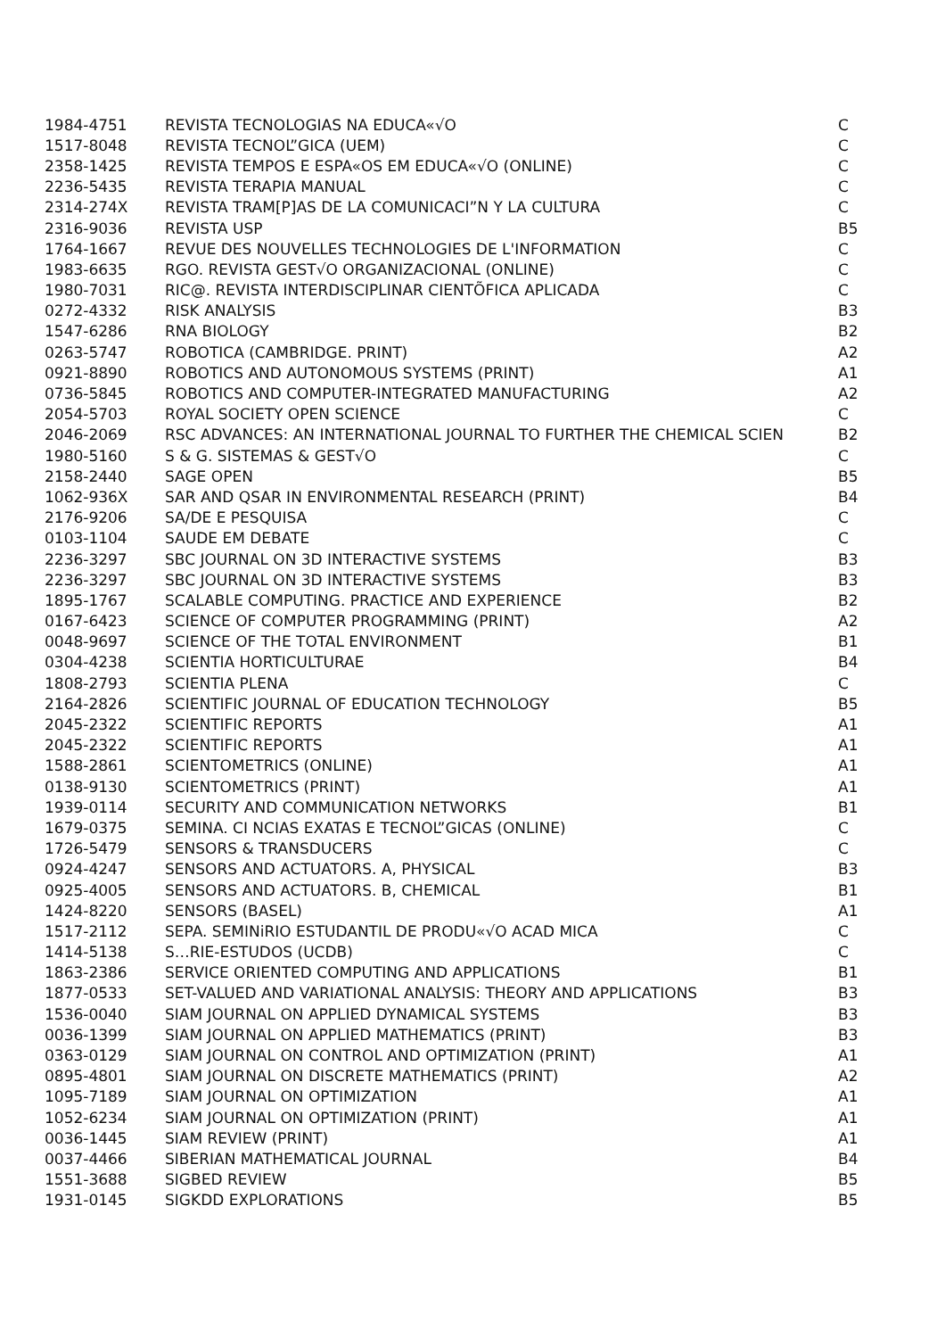| 1984-4751 | REVISTA TECNOLOGIAS NA EDUCA«√O | C |
| 1517-8048 | REVISTA TECNOL”GICA (UEM) | C |
| 2358-1425 | REVISTA TEMPOS E ESPA«OS EM EDUCA«√O (ONLINE) | C |
| 2236-5435 | REVISTA TERAPIA MANUAL | C |
| 2314-274X | REVISTA TRAM[P]AS DE LA COMUNICACI”N Y LA CULTURA | C |
| 2316-9036 | REVISTA USP | B5 |
| 1764-1667 | REVUE DES NOUVELLES TECHNOLOGIES DE L'INFORMATION | C |
| 1983-6635 | RGO. REVISTA GEST√O ORGANIZACIONAL (ONLINE) | C |
| 1980-7031 | RIC@. REVISTA INTERDISCIPLINAR CIENTÕFICA APLICADA | C |
| 0272-4332 | RISK ANALYSIS | B3 |
| 1547-6286 | RNA BIOLOGY | B2 |
| 0263-5747 | ROBOTICA (CAMBRIDGE. PRINT) | A2 |
| 0921-8890 | ROBOTICS AND AUTONOMOUS SYSTEMS (PRINT) | A1 |
| 0736-5845 | ROBOTICS AND COMPUTER-INTEGRATED MANUFACTURING | A2 |
| 2054-5703 | ROYAL SOCIETY OPEN SCIENCE | C |
| 2046-2069 | RSC ADVANCES: AN INTERNATIONAL JOURNAL TO FURTHER THE CHEMICAL SCIEN | B2 |
| 1980-5160 | S & G. SISTEMAS & GEST√O | C |
| 2158-2440 | SAGE OPEN | B5 |
| 1062-936X | SAR AND QSAR IN ENVIRONMENTAL RESEARCH (PRINT) | B4 |
| 2176-9206 | SA/DE E PESQUISA | C |
| 0103-1104 | SAUDE EM DEBATE | C |
| 2236-3297 | SBC JOURNAL ON 3D INTERACTIVE SYSTEMS | B3 |
| 2236-3297 | SBC JOURNAL ON 3D INTERACTIVE SYSTEMS | B3 |
| 1895-1767 | SCALABLE COMPUTING. PRACTICE AND EXPERIENCE | B2 |
| 0167-6423 | SCIENCE OF COMPUTER PROGRAMMING (PRINT) | A2 |
| 0048-9697 | SCIENCE OF THE TOTAL ENVIRONMENT | B1 |
| 0304-4238 | SCIENTIA HORTICULTURAE | B4 |
| 1808-2793 | SCIENTIA PLENA | C |
| 2164-2826 | SCIENTIFIC JOURNAL OF EDUCATION TECHNOLOGY | B5 |
| 2045-2322 | SCIENTIFIC REPORTS | A1 |
| 2045-2322 | SCIENTIFIC REPORTS | A1 |
| 1588-2861 | SCIENTOMETRICS (ONLINE) | A1 |
| 0138-9130 | SCIENTOMETRICS (PRINT) | A1 |
| 1939-0114 | SECURITY AND COMMUNICATION NETWORKS | B1 |
| 1679-0375 | SEMINA. CI NCIAS EXATAS E TECNOL”GICAS (ONLINE) | C |
| 1726-5479 | SENSORS & TRANSDUCERS | C |
| 0924-4247 | SENSORS AND ACTUATORS. A, PHYSICAL | B3 |
| 0925-4005 | SENSORS AND ACTUATORS. B, CHEMICAL | B1 |
| 1424-8220 | SENSORS (BASEL) | A1 |
| 1517-2112 | SEPA. SEMINiRIO ESTUDANTIL DE PRODU«√O ACAD MICA | C |
| 1414-5138 | S…RIE-ESTUDOS (UCDB) | C |
| 1863-2386 | SERVICE ORIENTED COMPUTING AND APPLICATIONS | B1 |
| 1877-0533 | SET-VALUED AND VARIATIONAL ANALYSIS: THEORY AND APPLICATIONS | B3 |
| 1536-0040 | SIAM JOURNAL ON APPLIED DYNAMICAL SYSTEMS | B3 |
| 0036-1399 | SIAM JOURNAL ON APPLIED MATHEMATICS (PRINT) | B3 |
| 0363-0129 | SIAM JOURNAL ON CONTROL AND OPTIMIZATION (PRINT) | A1 |
| 0895-4801 | SIAM JOURNAL ON DISCRETE MATHEMATICS (PRINT) | A2 |
| 1095-7189 | SIAM JOURNAL ON OPTIMIZATION | A1 |
| 1052-6234 | SIAM JOURNAL ON OPTIMIZATION (PRINT) | A1 |
| 0036-1445 | SIAM REVIEW (PRINT) | A1 |
| 0037-4466 | SIBERIAN MATHEMATICAL JOURNAL | B4 |
| 1551-3688 | SIGBED REVIEW | B5 |
| 1931-0145 | SIGKDD EXPLORATIONS | B5 |